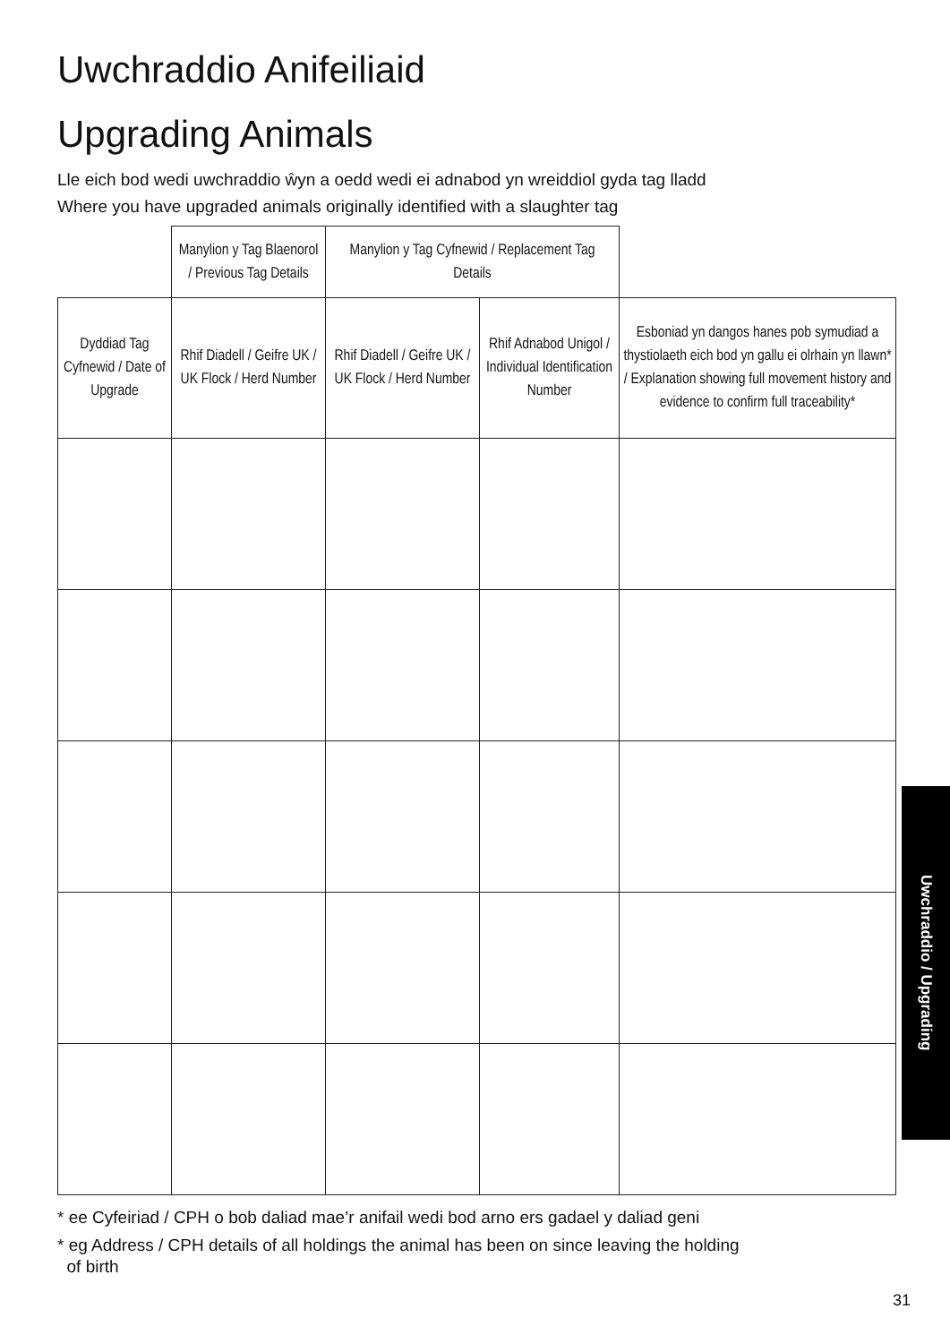Uwchraddio Anifeiliaid
Upgrading Animals
Lle eich bod wedi uwchraddio ŵyn a oedd wedi ei adnabod yn wreiddiol gyda tag lladd
Where you have upgraded animals originally identified with a slaughter tag
| | Manylion y Tag Blaenorol / Previous Tag Details | Manylion y Tag Cyfnewid / Replacement Tag Details | | |
| Dyddiad Tag Cyfnewid / Date of Upgrade | Rhif Diadell / Geifre UK / UK Flock / Herd Number | Rhif Diadell / Geifre UK / UK Flock / Herd Number | Rhif Adnabod Unigol / Individual Identification Number | Esboniad yn dangos hanes pob symudiad a thystiolaeth eich bod yn gallu ei olrhain yn llawn* / Explanation showing full movement history and evidence to confirm full traceability* |
* ee Cyfeiriad / CPH o bob daliad mae’r anifail wedi bod arno ers gadael y daliad geni
* eg Address / CPH details of all holdings the animal has been on since leaving the holding
of birth
Uwchraddio / Upgrading
31